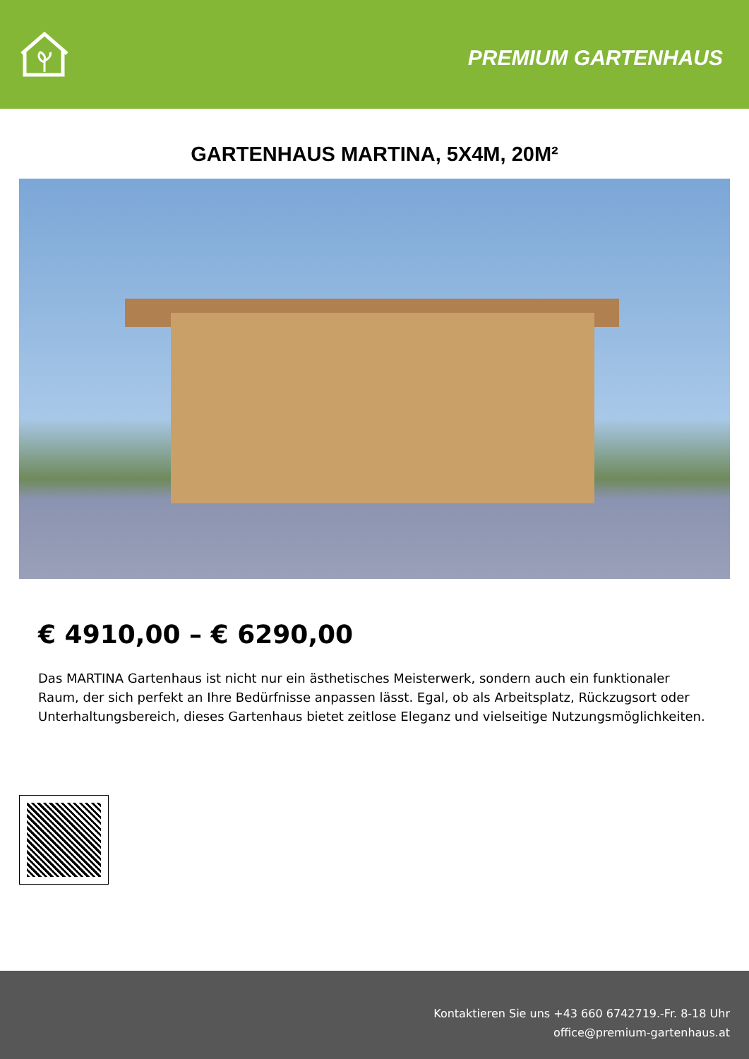PREMIUM GARTENHAUS
GARTENHAUS MARTINA, 5X4M, 20M²
€ 4910,00 – € 6290,00
Das MARTINA Gartenhaus ist nicht nur ein ästhetisches Meisterwerk, sondern auch ein funktionaler Raum, der sich perfekt an Ihre Bedürfnisse anpassen lässt. Egal, ob als Arbeitsplatz, Rückzugsort oder Unterhaltungsbereich, dieses Gartenhaus bietet zeitlose Eleganz und vielseitige Nutzungsmöglichkeiten.
Kontaktieren Sie uns +43 660 6742719.-Fr. 8-18 Uhr
office@premium-gartenhaus.at